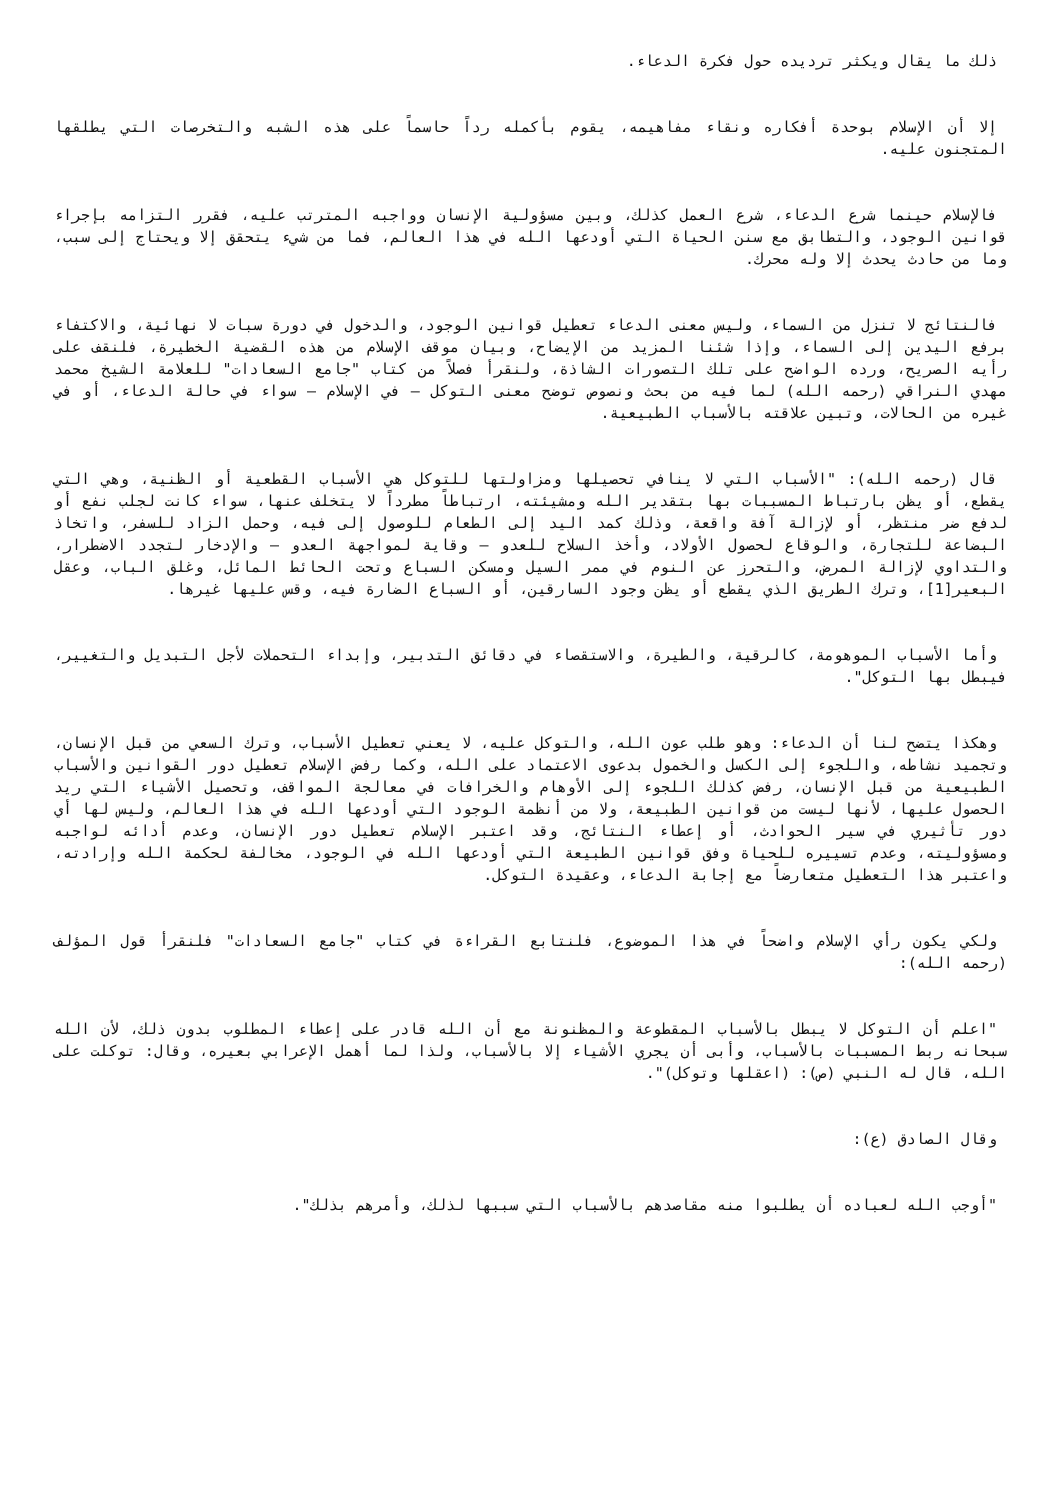ذلك ما يقال ويكثر ترديده حول فكرة الدعاء.
إلا أن الإسلام بوحدة أفكاره ونقاء مفاهيمه، يقوم بأكمله رداً حاسماً على هذه الشبه والتخرصات التي يطلقها المتجنون عليه.
فالإسلام حينما شرع الدعاء، شرع العمل كذلك، وبين مسؤولية الإنسان وواجبه المترتب عليه، فقرر التزامه بإجراء قوانين الوجود، والتطابق مع سنن الحياة التي أودعها الله في هذا العالم، فما من شيء يتحقق إلا ويحتاج إلى سبب، وما من حادث يحدث إلا وله محرك.
فالنتائج لا تنزل من السماء، وليس معنى الدعاء تعطيل قوانين الوجود، والدخول في دورة سبات لا نهائية، والاكتفاء برفع اليدين إلى السماء، وإذا شئنا المزيد من الإيضاح، وبيان موقف الإسلام من هذه القضية الخطيرة، فلنقف على رأيه الصريح، ورده الواضح على تلك التصورات الشاذة، ولنقرأ فصلاً من كتاب "جامع السعادات" للعلامة الشيخ محمد مهدي النراقي (رحمه الله) لما فيه من بحث ونصوص توضح معنى التوكل – في الإسلام – سواء في حالة الدعاء، أو في غيره من الحالات، وتبين علاقته بالأسباب الطبيعية.
قال (رحمه الله): "الأسباب التي لا ينافي تحصيلها ومزاولتها للتوكل هي الأسباب القطعية أو الظنية، وهي التي يقطع، أو يظن بارتباط المسببات بها بتقدير الله ومشيئته، ارتباطاً مطرداً لا يتخلف عنها، سواء كانت لجلب نفع أو لدفع ضر منتظر، أو لإزالة آفة واقعة، وذلك كمد اليد إلى الطعام للوصول إلى فيه، وحمل الزاد للسفر، واتخاذ البضاعة للتجارة، والوقاع لحصول الأولاد، وأخذ السلاح للعدو – وقاية لمواجهة العدو – والإدخار لتجدد الاضطرار، والتداوي لإزالة المرض، والتحرز عن النوم في ممر السيل ومسكن السباع وتحت الحائط المائل، وغلق الباب، وعقل البعير[1]، وترك الطريق الذي يقطع أو يظن وجود السارقين، أو السباع الضارة فيه، وقس عليها غيرها.
وأما الأسباب الموهومة، كالرقية، والطيرة، والاستقصاء في دقائق التدبير، وإبداء التحملات لأجل التبديل والتغيير، فيبطل بها التوكل".
وهكذا يتضح لنا أن الدعاء: وهو طلب عون الله، والتوكل عليه، لا يعني تعطيل الأسباب، وترك السعي من قبل الإنسان، وتجميد نشاطه، واللجوء إلى الكسل والخمول بدعوى الاعتماد على الله، وكما رفض الإسلام تعطيل دور القوانين والأسباب الطبيعية من قبل الإنسان، رفض كذلك اللجوء إلى الأوهام والخرافات في معالجة المواقف، وتحصيل الأشياء التي ريد الحصول عليها، لأنها ليست من قوانين الطبيعة، ولا من أنظمة الوجود التي أودعها الله في هذا العالم، وليس لها أي دور تأثيري في سير الحوادث، أو إعطاء النتائج، وقد اعتبر الإسلام تعطيل دور الإنسان، وعدم أدائه لواجبه ومسؤوليته، وعدم تسييره للحياة وفق قوانين الطبيعة التي أودعها الله في الوجود، مخالفة لحكمة الله وإرادته، واعتبر هذا التعطيل متعارضاً مع إجابة الدعاء، وعقيدة التوكل.
ولكي يكون رأي الإسلام واضحاً في هذا الموضوع، فلنتابع القراءة في كتاب "جامع السعادات" فلنقرأ قول المؤلف (رحمه الله):
"اعلم أن التوكل لا يبطل بالأسباب المقطوعة والمظنونة مع أن الله قادر على إعطاء المطلوب بدون ذلك، لأن الله سبحانه ربط المسببات بالأسباب، وأبى أن يجري الأشياء إلا بالأسباب، ولذا لما أهمل الإعرابي بعيره، وقال: توكلت على الله، قال له النبي (ص): (اعقلها وتوكل)".
وقال الصادق (ع):
"أوجب الله لعباده أن يطلبوا منه مقاصدهم بالأسباب التي سببها لذلك، وأمرهم بذلك".